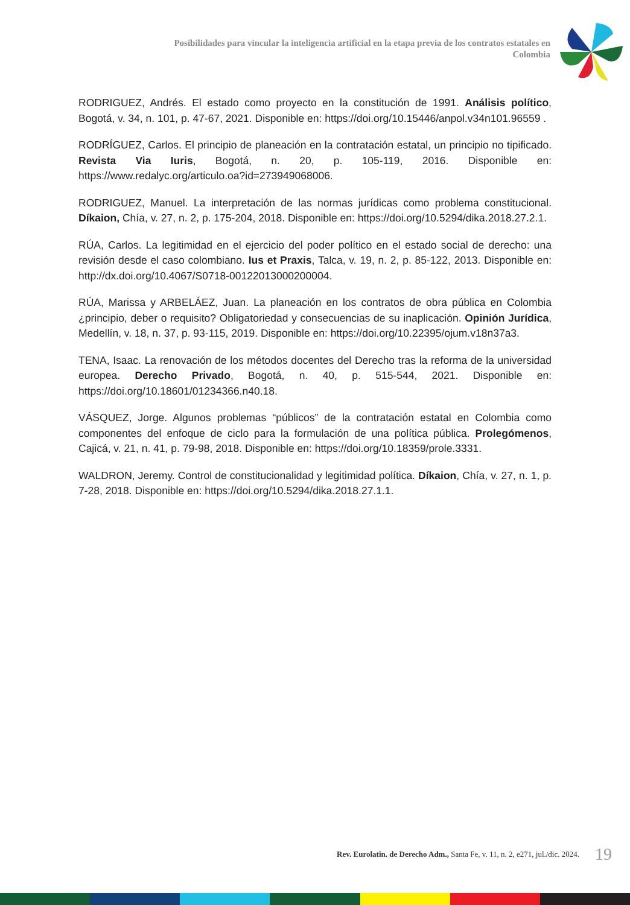Posibilidades para vincular la inteligencia artificial en la etapa previa de los contratos estatales en Colombia
RODRIGUEZ, Andrés. El estado como proyecto en la constitución de 1991. Análisis político, Bogotá, v. 34, n. 101, p. 47-67, 2021. Disponible en: https://doi.org/10.15446/anpol.v34n101.96559 .
RODRÍGUEZ, Carlos. El principio de planeación en la contratación estatal, un principio no tipificado. Revista Via Iuris, Bogotá, n. 20, p. 105-119, 2016. Disponible en: https://www.redalyc.org/articulo.oa?id=273949068006.
RODRIGUEZ, Manuel. La interpretación de las normas jurídicas como problema constitucional. Díkaion, Chía, v. 27, n. 2, p. 175-204, 2018. Disponible en: https://doi.org/10.5294/dika.2018.27.2.1.
RÚA, Carlos. La legitimidad en el ejercicio del poder político en el estado social de derecho: una revisión desde el caso colombiano. Ius et Praxis, Talca, v. 19, n. 2, p. 85-122, 2013. Disponible en: http://dx.doi.org/10.4067/S0718-00122013000200004.
RÚA, Marissa y ARBELÁEZ, Juan. La planeación en los contratos de obra pública en Colombia ¿principio, deber o requisito? Obligatoriedad y consecuencias de su inaplicación. Opinión Jurídica, Medellín, v. 18, n. 37, p. 93-115, 2019. Disponible en: https://doi.org/10.22395/ojum.v18n37a3.
TENA, Isaac. La renovación de los métodos docentes del Derecho tras la reforma de la universidad europea. Derecho Privado, Bogotá, n. 40, p. 515-544, 2021. Disponible en: https://doi.org/10.18601/01234366.n40.18.
VÁSQUEZ, Jorge. Algunos problemas “públicos” de la contratación estatal en Colombia como componentes del enfoque de ciclo para la formulación de una política pública. Prolegómenos, Cajicá, v. 21, n. 41, p. 79-98, 2018. Disponible en: https://doi.org/10.18359/prole.3331.
WALDRON, Jeremy. Control de constitucionalidad y legitimidad política. Díkaion, Chía, v. 27, n. 1, p. 7-28, 2018. Disponible en: https://doi.org/10.5294/dika.2018.27.1.1.
Rev. Eurolatin. de Derecho Adm., Santa Fe, v. 11, n. 2, e271, jul./dic. 2024. 19